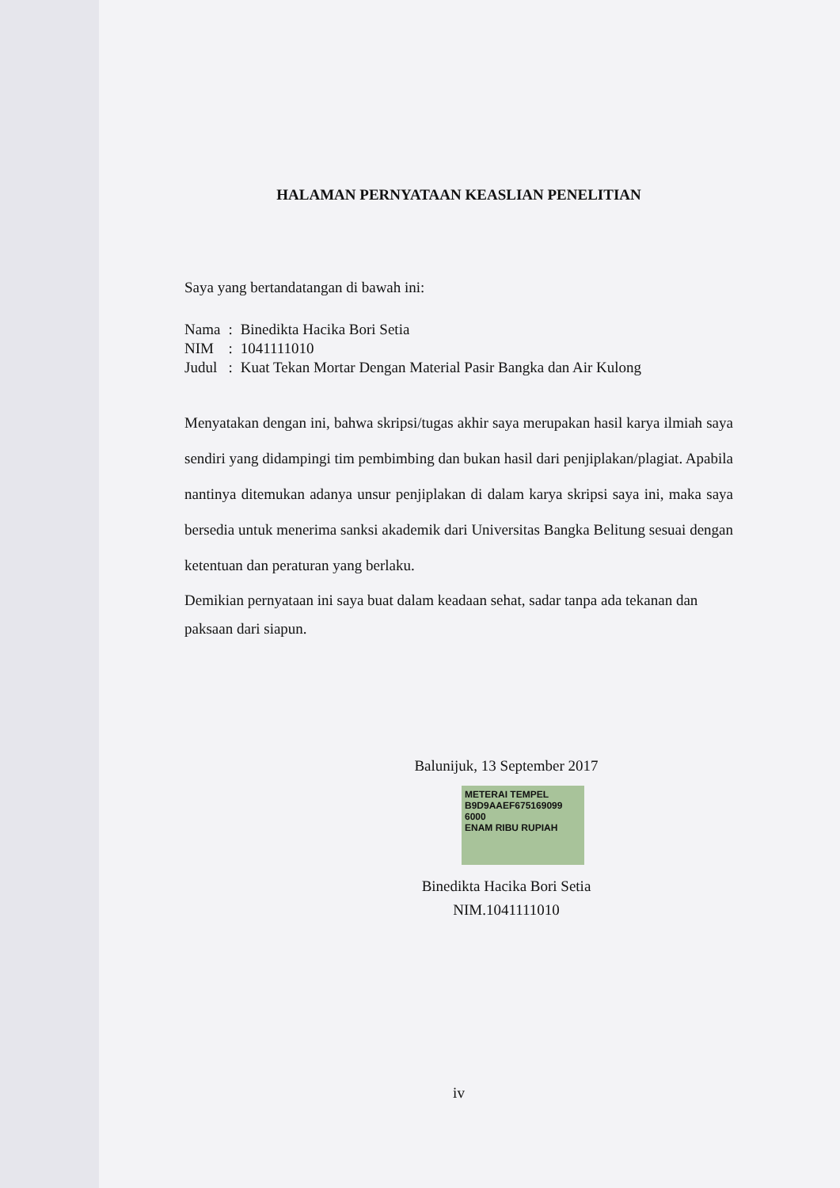HALAMAN PERNYATAAN KEASLIAN PENELITIAN
Saya yang bertandatangan di bawah ini:
| Nama | : | Binedikta Hacika Bori Setia |
| NIM | : | 1041111010 |
| Judul | : | Kuat Tekan Mortar Dengan Material Pasir Bangka dan Air Kulong |
Menyatakan dengan ini, bahwa skripsi/tugas akhir saya merupakan hasil karya ilmiah saya sendiri yang didampingi tim pembimbing dan bukan hasil dari penjiplakan/plagiat. Apabila nantinya ditemukan adanya unsur penjiplakan di dalam karya skripsi saya ini, maka saya bersedia untuk menerima sanksi akademik dari Universitas Bangka Belitung sesuai dengan ketentuan dan peraturan yang berlaku.
Demikian pernyataan ini saya buat dalam keadaan sehat, sadar tanpa ada tekanan dan paksaan dari siapun.
Balunijuk, 13 September 2017
METERAI TEMPEL
B9D9AAEF675169099
6000
ENAM RIBU RUPIAH
Binedikta Hacika Bori Setia
NIM.1041111010
iv